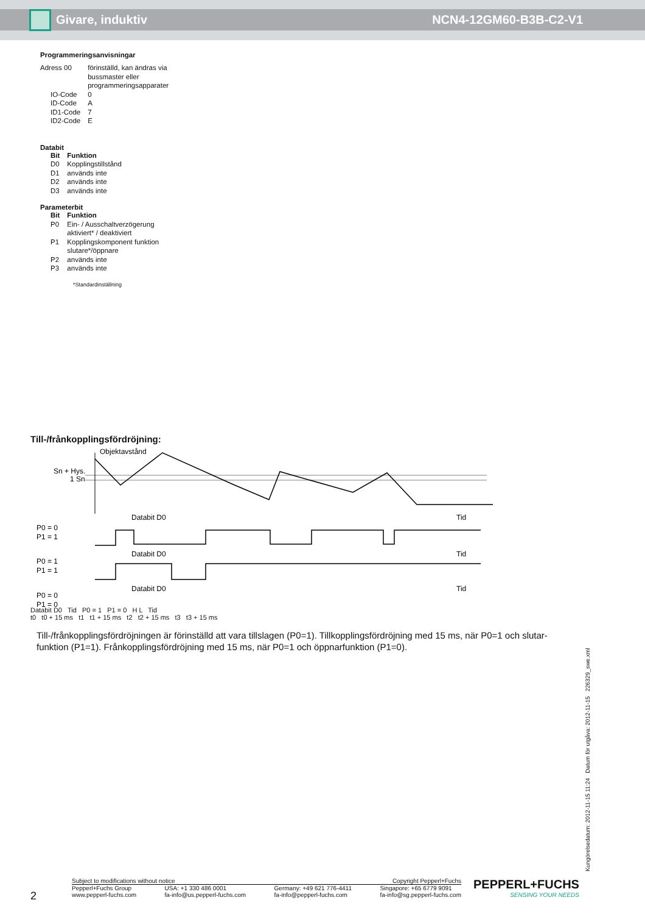Givare, induktiv NCN4-12GM60-B3B-C2-V1
Programmeringsanvisningar
| Adress 00 | förinställd, kan ändras via bussmaster eller programmeringsapparater |
| IO-Code | 0 |
| ID-Code | A |
| ID1-Code | 7 |
| ID2-Code | E |
Databit
| Bit | Funktion |
| --- | --- |
| D0 | Kopplingstillstånd |
| D1 | används inte |
| D2 | används inte |
| D3 | används inte |
Parameterbit
| Bit | Funktion |
| --- | --- |
| P0 | Ein- / Ausschaltverzögerung aktiviert* / deaktiviert |
| P1 | Kopplingskomponent funktion slutare*/öppnare |
| P2 | används inte |
| P3 | används inte |
*Standardinställning
Till-/frånkopplingsfördröjning:
Objektavstånd
Sn + Hys.
1 Sn
Databit D0
Tid
P0 = 0
P1 = 1
Databit D0
Tid
P0 = 1
P1 = 1
Databit D0
Tid
P0 = 0
P1 = 0
Databit D0 Tid P0 = 1 P1 = 0 H L Tid
t0 t0 + 15 ms t1 t1 + 15 ms t2 t2 + 15 ms t3 t3 + 15 ms
Till-/frånkopplingsfördröjningen är förinställd att vara tillslagen (P0=1). Tillkopplingsfördröjning med 15 ms, när P0=1 och slutar-funktion (P1=1). Frånkopplingsfördröjning med 15 ms, när P0=1 och öppnarfunktion (P1=0).
Kungörelsedatum: 2012-11-15 11:24 Datum för utgåva: 2012-11-15 226329_swe.xml
2
Subject to modifications without notice Copyright Pepperl+Fuchs
Pepperl+Fuchs Group
www.pepperl-fuchs.com USA: +1 330 486 0001
fa-info@us.pepperl-fuchs.com Germany: +49 621 776-4411
fa-info@pepperl-fuchs.com Singapore: +65 6779 9091
fa-info@sg.pepperl-fuchs.com
PEPPERL+FUCHS
SENSING YOUR NEEDS